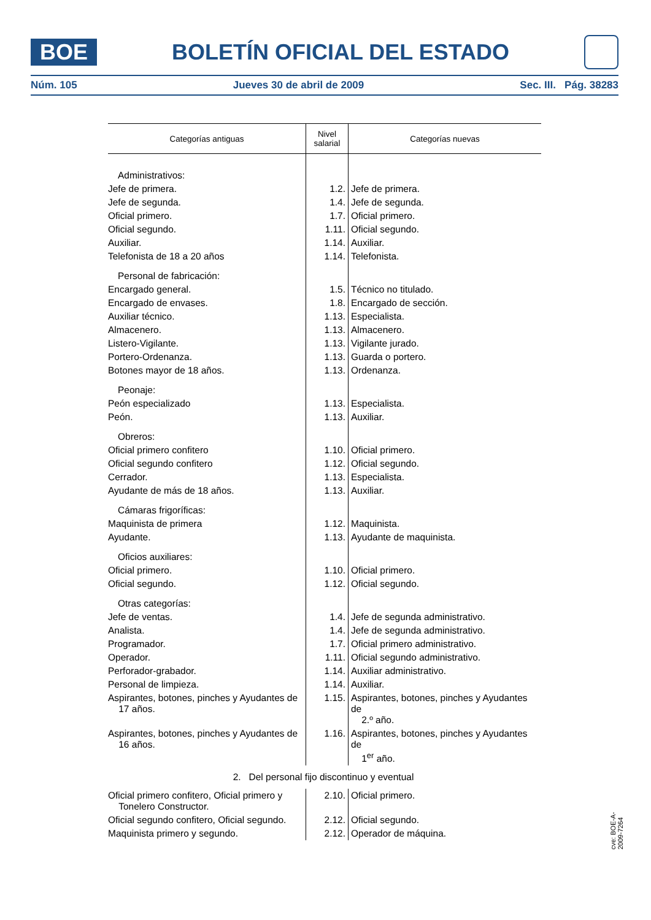BOE
BOLETÍN OFICIAL DEL ESTADO
Núm. 105 Jueves 30 de abril de 2009 Sec. III. Pág. 38283
| Categorías antiguas | Nivel salarial | Categorías nuevas |
| --- | --- | --- |
| Administrativos: | | |
| Jefe de primera. | 1.2. | Jefe de primera. |
| Jefe de segunda. | 1.4. | Jefe de segunda. |
| Oficial primero. | 1.7. | Oficial primero. |
| Oficial segundo. | 1.11. | Oficial segundo. |
| Auxiliar. | 1.14. | Auxiliar. |
| Telefonista de 18 a 20 años | 1.14. | Telefonista. |
| Personal de fabricación: | | |
| Encargado general. | 1.5. | Técnico no titulado. |
| Encargado de envases. | 1.8. | Encargado de sección. |
| Auxiliar técnico. | 1.13. | Especialista. |
| Almacenero. | 1.13. | Almacenero. |
| Listero-Vigilante. | 1.13. | Vigilante jurado. |
| Portero-Ordenanza. | 1.13. | Guarda o portero. |
| Botones mayor de 18 años. | 1.13. | Ordenanza. |
| Peonaje: | | |
| Peón especializado | 1.13. | Especialista. |
| Peón. | 1.13. | Auxiliar. |
| Obreros: | | |
| Oficial primero confitero | 1.10. | Oficial primero. |
| Oficial segundo confitero | 1.12. | Oficial segundo. |
| Cerrador. | 1.13. | Especialista. |
| Ayudante de más de 18 años. | 1.13. | Auxiliar. |
| Cámaras frigoríficas: | | |
| Maquinista de primera | 1.12. | Maquinista. |
| Ayudante. | 1.13. | Ayudante de maquinista. |
| Oficios auxiliares: | | |
| Oficial primero. | 1.10. | Oficial primero. |
| Oficial segundo. | 1.12. | Oficial segundo. |
| Otras categorías: | | |
| Jefe de ventas. | 1.4. | Jefe de segunda administrativo. |
| Analista. | 1.4. | Jefe de segunda administrativo. |
| Programador. | 1.7. | Oficial primero administrativo. |
| Operador. | 1.11. | Oficial segundo administrativo. |
| Perforador-grabador. | 1.14. | Auxiliar administrativo. |
| Personal de limpieza. | 1.14. | Auxiliar. |
| Aspirantes, botones, pinches y Ayudantes de 17 años. | 1.15. | Aspirantes, botones, pinches y Ayudantes de 2.º año. |
| Aspirantes, botones, pinches y Ayudantes de 16 años. | 1.16. | Aspirantes, botones, pinches y Ayudantes de 1<sup>er</sup> año. |
| 2. Del personal fijo discontinuo y eventual | | |
| Oficial primero confitero, Oficial primero y Tonelero Constructor. | 2.10. | Oficial primero. |
| Oficial segundo confitero, Oficial segundo. | 2.12. | Oficial segundo. |
| Maquinista primero y segundo. | 2.12. | Operador de máquina. |
cve: BOE-A-2009-7264